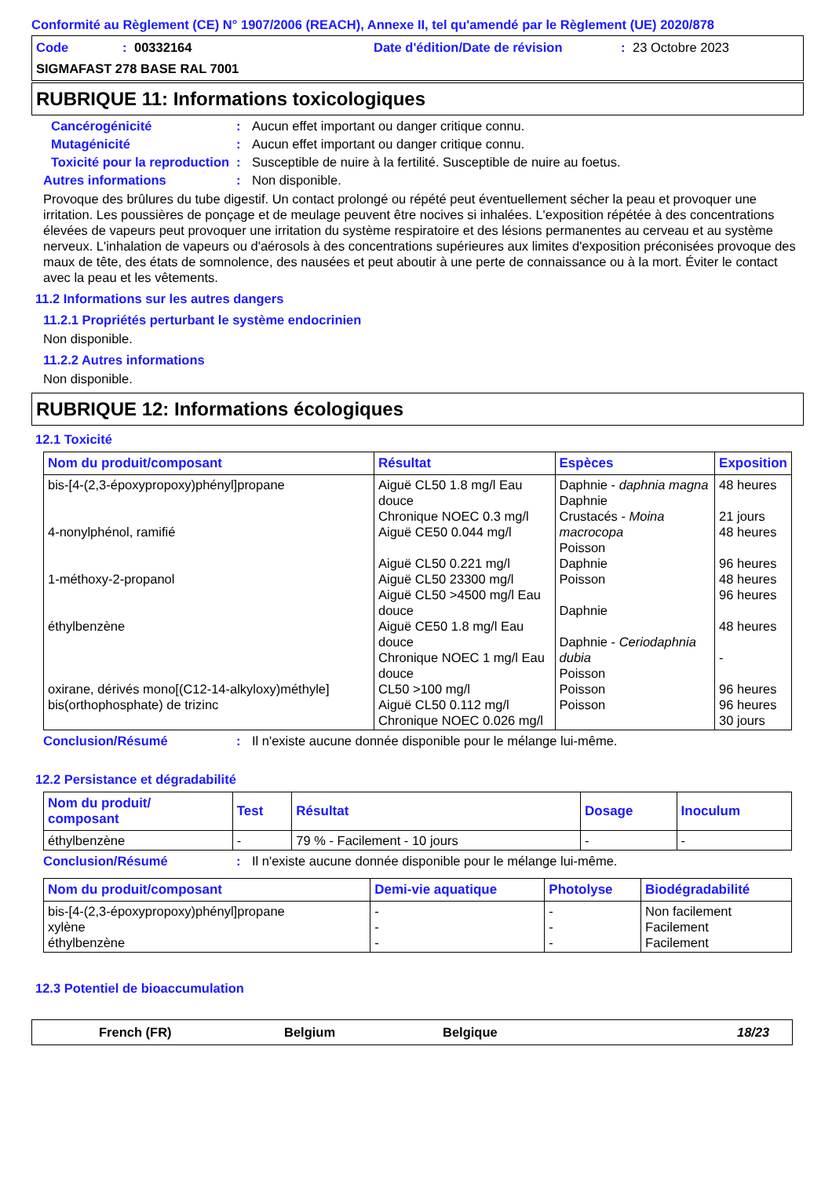Conformité au Règlement (CE) N° 1907/2006 (REACH), Annexe II, tel qu'amendé par le Règlement (UE) 2020/878
Code: 00332164 Date d'édition/Date de révision: 23 Octobre 2023
SIGMAFAST 278 BASE RAL 7001
RUBRIQUE 11: Informations toxicologiques
Cancérogénicité: Aucun effet important ou danger critique connu.
Mutagénicité: Aucun effet important ou danger critique connu.
Toxicité pour la reproduction: Susceptible de nuire à la fertilité. Susceptible de nuire au foetus.
Autres informations: Non disponible.
Provoque des brûlures du tube digestif. Un contact prolongé ou répété peut éventuellement sécher la peau et provoquer une irritation. Les poussières de ponçage et de meulage peuvent être nocives si inhalées. L'exposition répétée à des concentrations élevées de vapeurs peut provoquer une irritation du système respiratoire et des lésions permanentes au cerveau et au système nerveux. L'inhalation de vapeurs ou d'aérosols à des concentrations supérieures aux limites d'exposition préconisées provoque des maux de tête, des états de somnolence, des nausées et peut aboutir à une perte de connaissance ou à la mort. Éviter le contact avec la peau et les vêtements.
11.2 Informations sur les autres dangers
11.2.1 Propriétés perturbant le système endocrinien
Non disponible.
11.2.2 Autres informations
Non disponible.
RUBRIQUE 12: Informations écologiques
12.1 Toxicité
| Nom du produit/composant | Résultat | Espèces | Exposition |
| --- | --- | --- | --- |
| bis-[4-(2,3-époxypropoxy)phényl]propane 4-nonylphénol, ramifié 1-méthoxy-2-propanol éthylbenzène oxirane, dérivés mono[(C12-14-alkyloxy)méthyle] bis(orthophosphate) de trizinc | Aiguë CL50 1.8 mg/l Eau douce Chronique NOEC 0.3 mg/l Aiguë CE50 0.044 mg/l Aiguë CL50 0.221 mg/l Aiguë CL50 23300 mg/l Aiguë CL50 >4500 mg/l Eau douce Aiguë CE50 1.8 mg/l Eau douce Chronique NOEC 1 mg/l Eau douce CL50 >100 mg/l Aiguë CL50 0.112 mg/l Chronique NOEC 0.026 mg/l | Daphnie - daphnia magna Daphnie Crustacés - Moina macrocopa Poisson Daphnie Poisson Daphnie Daphnie - Ceriodaphnia dubia Poisson Poisson Poisson | 48 heures 21 jours 48 heures 96 heures 48 heures 96 heures 48 heures - 96 heures 96 heures 30 jours |
Conclusion/Résumé: Il n'existe aucune donnée disponible pour le mélange lui-même.
12.2 Persistance et dégradabilité
| Nom du produit/ composant | Test | Résultat | Dosage | Inoculum |
| --- | --- | --- | --- | --- |
| éthylbenzène | - | 79 % - Facilement - 10 jours | - | - |
Conclusion/Résumé: Il n'existe aucune donnée disponible pour le mélange lui-même.
| Nom du produit/composant | Demi-vie aquatique | Photolyse | Biodégradabilité |
| --- | --- | --- | --- |
| bis-[4-(2,3-époxypropoxy)phényl]propane xylène éthylbenzène | - - - | - - - | Non facilement Facilement Facilement |
12.3 Potentiel de bioaccumulation
French (FR) Belgium Belgique 18/23